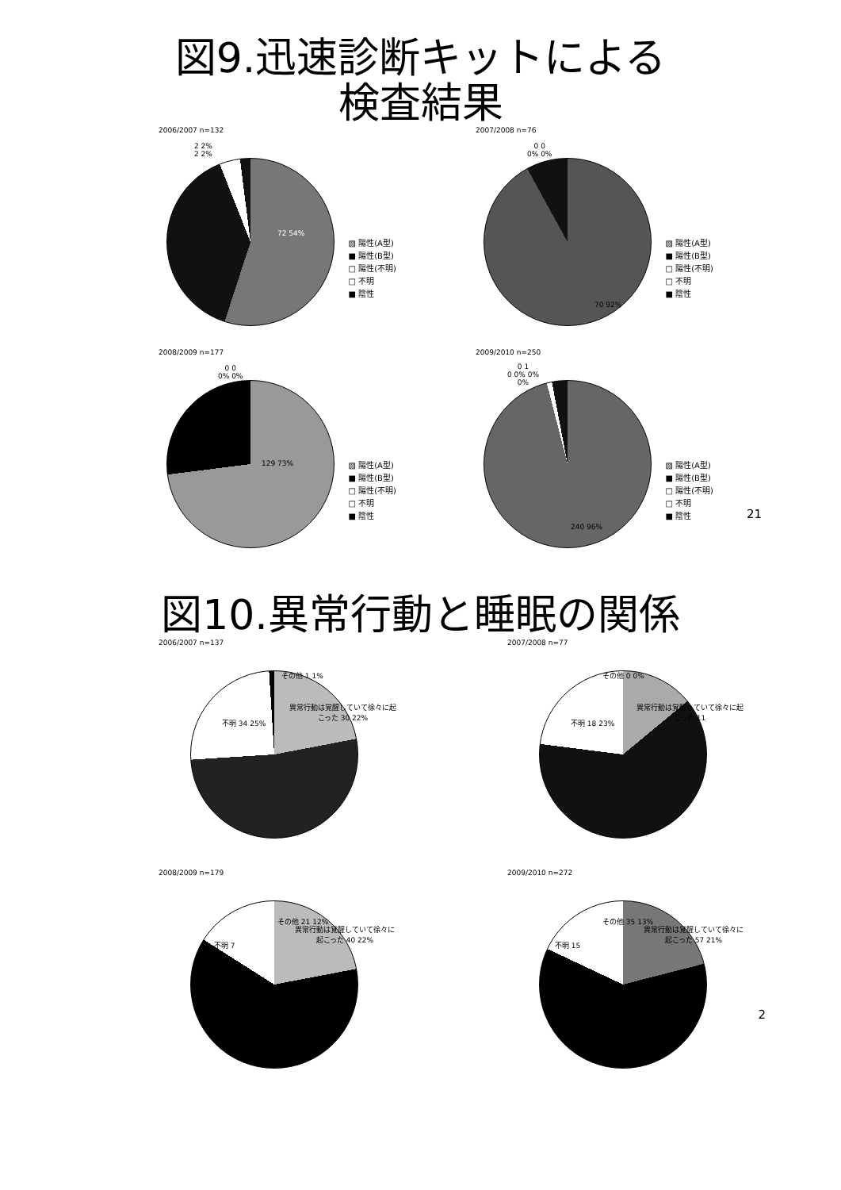図9.迅速診断キットによる
検査結果
2006/2007 n=132
2 2%
2 2%
72 54%
▨ 陽性(A型)
■ 陽性(B型)
□ 陽性(不明)
□ 不明
■ 陰性
2007/2008 n=76
0 0
0% 0%
70 92%
▨ 陽性(A型)
■ 陽性(B型)
□ 陽性(不明)
□ 不明
■ 陰性
2008/2009 n=177
0 0
0% 0%
129 73%
▨ 陽性(A型)
■ 陽性(B型)
□ 陽性(不明)
□ 不明
■ 陰性
2009/2010 n=250
0 1
0 0% 0%
0%
240 96%
▨ 陽性(A型)
■ 陽性(B型)
□ 陽性(不明)
□ 不明
■ 陰性
21
図10.異常行動と睡眠の関係
2006/2007 n=137
その他 1 1%
異常行動は覚醒していて徐々に起こった 30 22%
不明 34 25%
2007/2008 n=77
その他 0 0%
異常行動は覚醒していて徐々に起こった 11
不明 18 23%
2008/2009 n=179
その他 21 12%
異常行動は覚醒していて徐々に起こった 40 22%
不明 7
2009/2010 n=272
その他 35 13%
異常行動は覚醒していて徐々に起こった 57 21%
不明 15
2